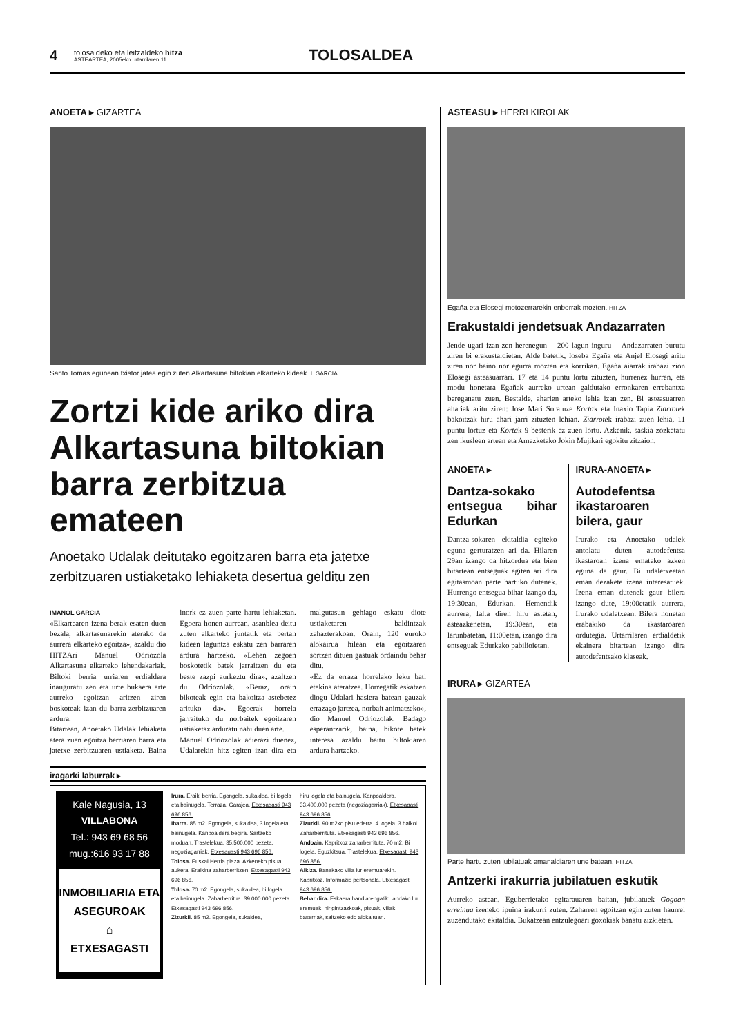4
tolosaldeko eta leitzaldeko hitza
ASTEARTEA, 2005eko urtarrilaren 11
TOLOSALDEA
ANOETA ▸ GIZARTEA
Santo Tomas egunean txistor jatea egin zuten Alkartasuna biltokian elkarteko kideek. I. GARCIA
Zortzi kide ariko dira Alkartasuna biltokian barra zerbitzua emateen
Anoetako Udalak deitutako egoitzaren barra eta jatetxe zerbitzuaren ustiaketako lehiaketa desertua gelditu zen
IMANOL GARCIA
«Elkartearen izena berak esaten duen bezala, alkartasunarekin aterako da aurrera elkarteko egoitza», azaldu dio HITZAri Manuel Odriozola Alkartasuna elkarteko lehendakariak. Biltoki berria urriaren erdialdera inauguratu zen eta urte bukaera arte aurreko egoitzan aritzen ziren boskoteak izan du barra-zerbitzuaren ardura.
Bitartean, Anoetako Udalak lehiaketa atera zuen egoitza berriaren barra eta jatetxe zerbitzuaren ustiaketa. Baina inork ez zuen parte hartu lehiaketan. Egoera honen aurrean, asanblea deitu zuten elkarteko juntatik eta bertan kideen laguntza eskatu zen barraren ardura hartzeko. «Lehen zegoen boskotetik batek jarraitzen du eta beste zazpi aurkeztu dira», azaltzen du Odriozolak. «Beraz, orain bikoteak egin eta bakoitza astebetez arituko da». Egoerak horrela jarraituko du norbaitek egoitzaren ustiaketaz arduratu nahi duen arte.
Manuel Odriozolak adierazi duenez, Udalarekin hitz egiten izan dira eta malgutasun gehiago eskatu diote ustiaketaren baldintzak zehazterakoan. Orain, 120 euroko alokairua hilean eta egoitzaren sortzen dituen gastuak ordaindu behar ditu.
«Ez da erraza horrelako leku bati etekina ateratzea. Horregatik eskatzen diogu Udalari hasiera batean gauzak errazago jartzea, norbait animatzeko», dio Manuel Odriozolak. Badago esperantzarik, baina, bikote batek interesa azaldu baitu biltokiaren ardura hartzeko.
iragarki laburrak ▸
Kale Nagusia, 13
VILLABONA
Tel.: 943 69 68 56
mug.:616 93 17 88
INMOBILIARIA ETA ASEGUROAK
⌂
ETXESAGASTI
Irura. Eraiki berria. Egongela, sukaldea, bi logela eta bainugela. Terraza. Garajea. Etxesagasti 943 696 856.
Ibarra. 85 m2. Egongela, sukaldea, 3 logela eta bainugela. Kanpoaldera begira. Sartzeko moduan. Trastelekua. 35.500.000 pezeta, negoziagarriak. Etxesagasti 943 696 856.
Tolosa. Euskal Herria plaza. Azkeneko pisua, aukera. Eraikina zaharberritzen. Etxesagasti 943 696 856.
Tolosa. 70 m2. Egongela, sukaldea, bi logela eta bainugela. Zaharberritua. 39.000.000 pezeta. Etxesagasti 943 696 856.
Zizurkil. 85 m2. Egongela, sukaldea,
hiru logela eta bainugela. Kanpoaldera. 33.400.000 pezeta (negoziagarriak). Etxesagasti 943 696 856
Zizurkil. 90 m2ko pisu ederra. 4 logela. 3 balkoi. Zaharberrituta. Etxesagasti 943 696 856.
Andoain. Kapritxoz zaharberrituta. 70 m2. Bi logela. Eguzkitsua. Trastelekua. Etxesagasti 943 696 856.
Alkiza. Banakako villa lur eremuarekin. Kapritxoz. Informazio pertsonala. Etxesagasti 943 696 856.
Behar dira. Eskaera handiarengatik: landako lur eremuak, hirigintzazkoak, pisuak, villak, baserriak, saltzeko edo alokairuan.
ASTEASU ▸ HERRI KIROLAK
Egaña eta Elosegi motozerrarekin enborrak mozten. HITZA
Erakustaldi jendetsuak Andazarraten
Jende ugari izan zen herenegun —200 lagun inguru— Andazarraten burutu ziren bi erakustaldietan. Alde batetik, Ioseba Egaña eta Anjel Elosegi aritu ziren nor baino nor egurra mozten eta korrikan. Egaña aiarrak irabazi zion Elosegi asteasuarrari. 17 eta 14 puntu lortu zituzten, hurrenez hurren, eta modu honetara Egañak aurreko urtean galdutako erronkaren errebantxa bereganatu zuen. Bestalde, aharien arteko lehia izan zen. Bi asteasuarren ahariak aritu ziren: Jose Mari Soraluze Kortak eta Inaxio Tapia Ziarrotek bakoitzak hiru ahari jarri zituzten lehian. Ziarrotek irabazi zuen lehia, 11 puntu lortuz eta Kortak 9 besterik ez zuen lortu. Azkenik, saskia zozketatu zen ikusleen artean eta Amezketako Jokin Mujikari egokitu zitzaion.
ANOETA ▸
Dantza-sokako entsegua bihar Edurkan
Dantza-sokaren ekitaldia egiteko eguna gerturatzen ari da. Hilaren 29an izango da hitzordua eta bien bitartean entseguak egiten ari dira egitasmoan parte hartuko dutenek. Hurrengo entsegua bihar izango da, 19:30ean, Edurkan. Hemendik aurrera, falta diren hiru astetan, asteazkenetan, 19:30ean, eta larunbatetan, 11:00etan, izango dira entseguak Edurkako pabilioietan.
IRURA-ANOETA ▸
Autodefentsa ikastaroaren bilera, gaur
Irurako eta Anoetako udalek antolatu duten autodefentsa ikastaroan izena emateko azken eguna da gaur. Bi udaletxeetan eman dezakete izena interesatuek. Izena eman dutenek gaur bilera izango dute, 19:00etatik aurrera, Irurako udaletxean. Bilera honetan erabakiko da ikastaroaren ordutegia. Urtarrilaren erdialdetik ekainera bitartean izango dira autodefentsako klaseak.
IRURA ▸ GIZARTEA
Parte hartu zuten jubilatuak emanaldiaren une batean. HITZA
Antzerki irakurria jubilatuen eskutik
Aurreko astean, Eguberrietako egitarauaren baitan, jubilatuek Gogoan erreinua izeneko ipuina irakurri zuten. Zaharren egoitzan egin zuten haurrei zuzendutako ekitaldia. Bukatzean entzulegoari goxokiak banatu zizkieten.